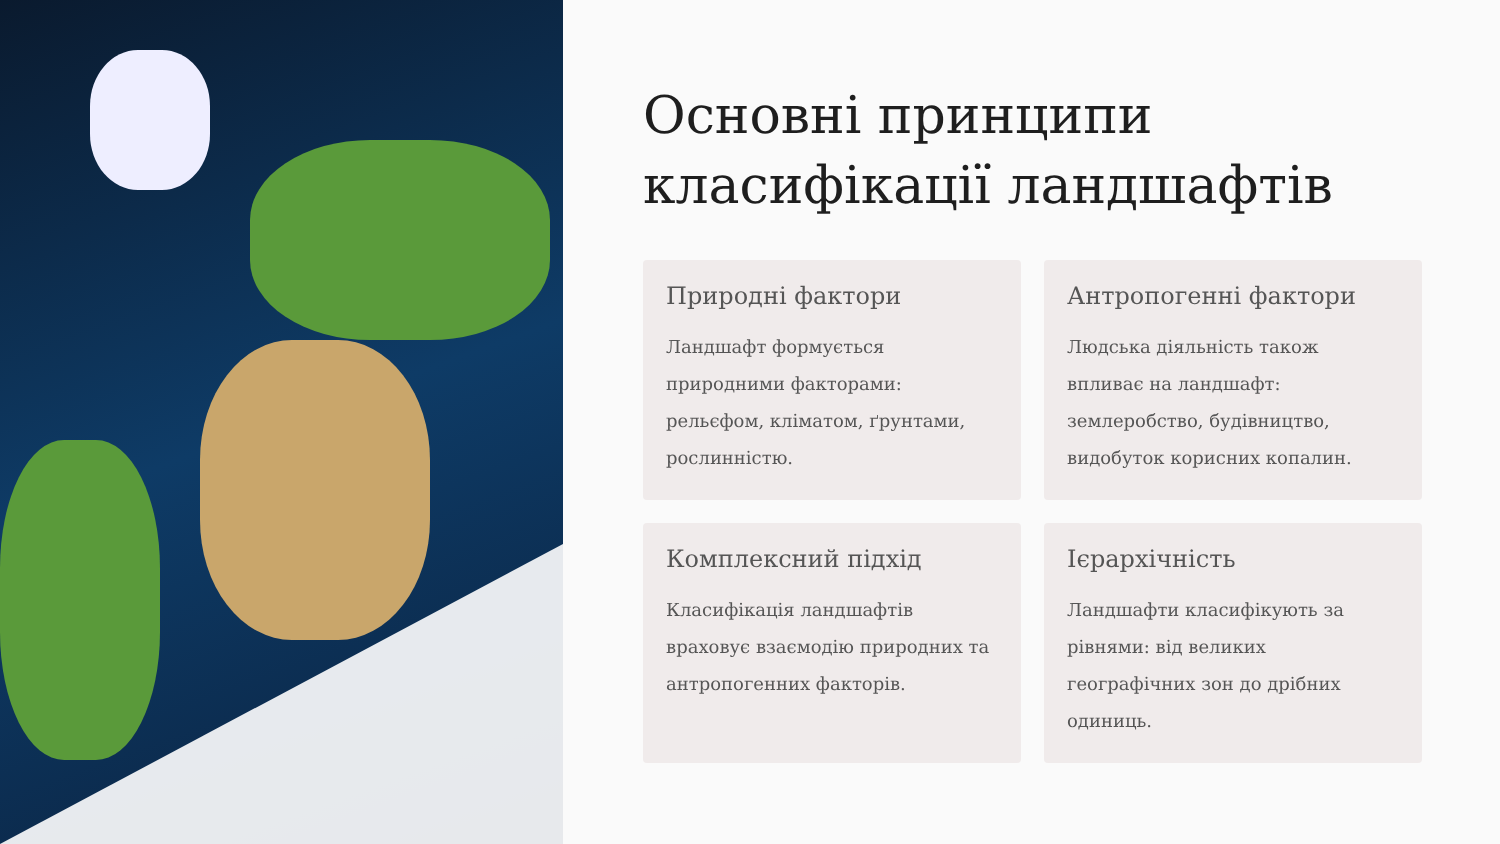Основні принципи класифікації ландшафтів
Природні фактори
Ландшафт формується природними факторами: рельєфом, кліматом, ґрунтами, рослинністю.
Антропогенні фактори
Людська діяльність також впливає на ландшафт: землеробство, будівництво, видобуток корисних копалин.
Комплексний підхід
Класифікація ландшафтів враховує взаємодію природних та антропогенних факторів.
Ієрархічність
Ландшафти класифікують за рівнями: від великих географічних зон до дрібних одиниць.